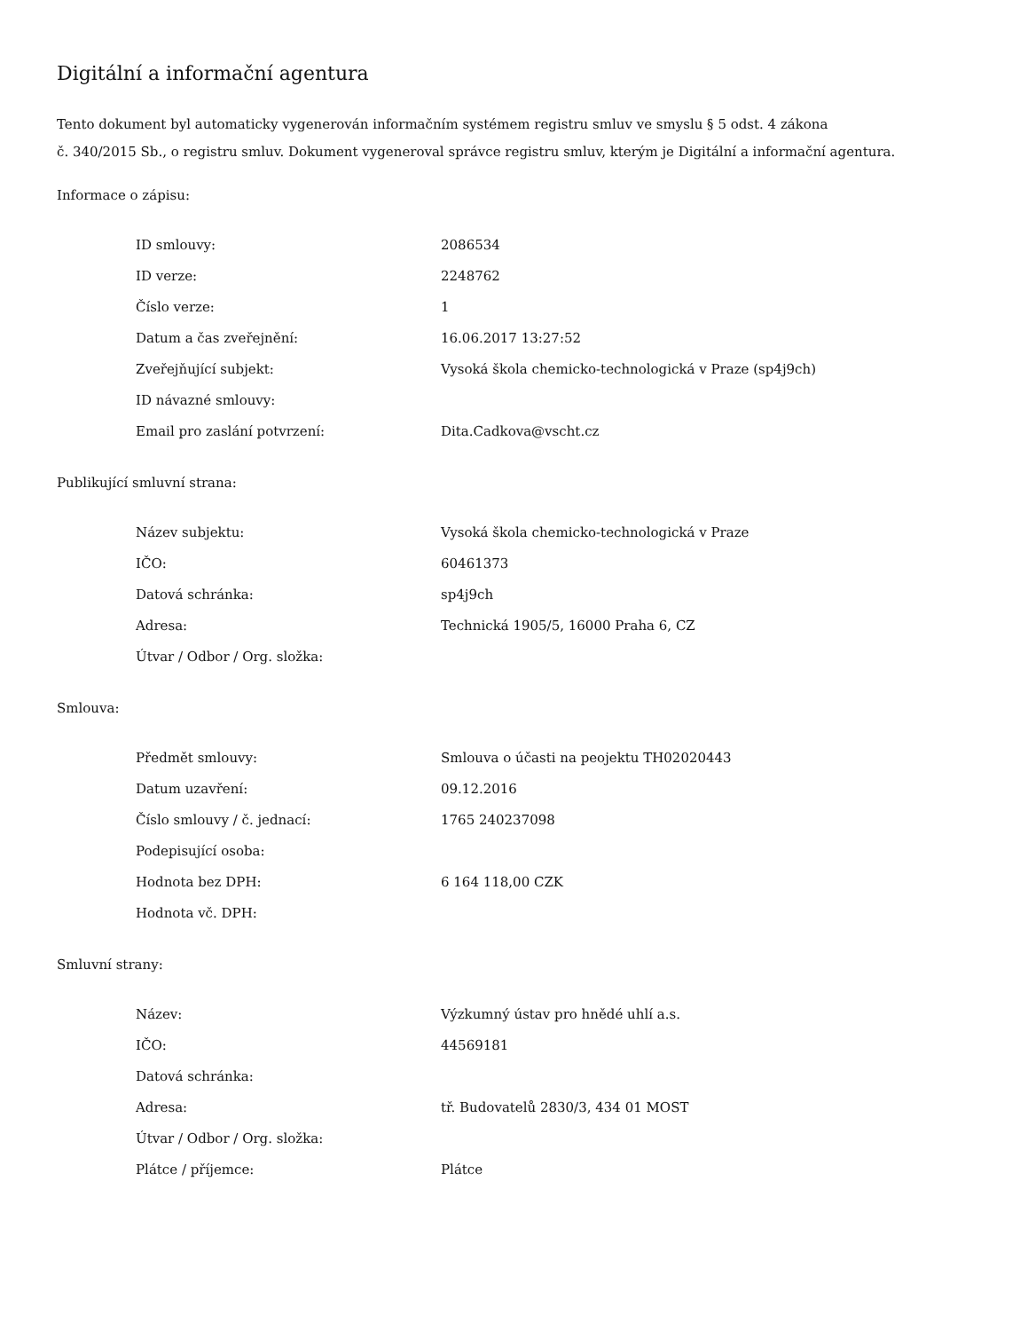Digitální a informační agentura
Tento dokument byl automaticky vygenerován informačním systémem registru smluv ve smyslu § 5 odst. 4 zákona
č. 340/2015 Sb., o registru smluv. Dokument vygeneroval správce registru smluv, kterým je Digitální a informační agentura.
Informace o zápisu:
| ID smlouvy: | 2086534 |
| ID verze: | 2248762 |
| Číslo verze: | 1 |
| Datum a čas zveřejnění: | 16.06.2017 13:27:52 |
| Zveřejňující subjekt: | Vysoká škola chemicko-technologická v Praze (sp4j9ch) |
| ID návazné smlouvy: | |
| Email pro zaslání potvrzení: | Dita.Cadkova@vscht.cz |
Publikující smluvní strana:
| Název subjektu: | Vysoká škola chemicko-technologická v Praze |
| IČO: | 60461373 |
| Datová schránka: | sp4j9ch |
| Adresa: | Technická 1905/5, 16000 Praha 6, CZ |
| Útvar / Odbor / Org. složka: | |
Smlouva:
| Předmět smlouvy: | Smlouva o účasti na peojektu TH02020443 |
| Datum uzavření: | 09.12.2016 |
| Číslo smlouvy / č. jednací: | 1765 240237098 |
| Podepisující osoba: | |
| Hodnota bez DPH: | 6 164 118,00 CZK |
| Hodnota vč. DPH: | |
Smluvní strany:
| Název: | Výzkumný ústav pro hnědé uhlí a.s. |
| IČO: | 44569181 |
| Datová schránka: | |
| Adresa: | tř. Budovatelů 2830/3, 434 01 MOST |
| Útvar / Odbor / Org. složka: | |
| Plátce / příjemce: | Plátce |